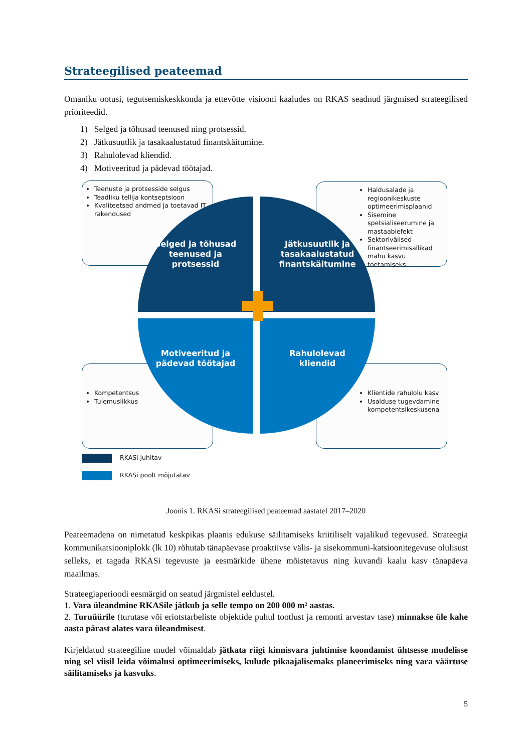Strateegilised peateemad
Omaniku ootusi, tegutsemiskeskkonda ja ettevõtte visiooni kaaludes on RKAS seadnud järgmised strateegilised prioriteedid.
1) Selged ja tõhusad teenused ning protsessid.
2) Jätkusuutlik ja tasakaalustatud finantskäitumine.
3) Rahulolevad kliendid.
4) Motiveeritud ja pädevad töötajad.
Teenuste ja protsesside selgus
Teadliku tellija kontseptsioon
Kvaliteetsed andmed ja toetavad IT rakendused
Haldusalade ja regioonikeskuste optimeerimisplaanid
Sisemine spetsialiseerumine ja mastaabiefekt
Sektorivälised finantseerimisallikad mahu kasvu toetamiseks
Kompetentsus
Tulemuslikkus
Klientide rahulolu kasv
Usalduse tugevdamine kompetentsikeskusena
Selged ja tõhusad
teenused ja
protsessid
Jätkusuutlik ja
tasakaalustatud
finantskäitumine
Motiveeritud ja
pädevad töötajad
Rahulolevad
kliendid
RKASi juhitav
RKASi poolt mõjutatav
Joonis 1. RKASi strateegilised peateemad aastatel 2017–2020
Peateemadena on nimetatud keskpikas plaanis edukuse säilitamiseks kriitiliselt vajalikud tegevused. Strateegia kommunikatsiooniplokk (lk 10) rõhutab tänapäevase proaktiivse välis- ja sisekommuni-katsioonitegevuse olulisust selleks, et tagada RKASi tegevuste ja eesmärkide ühene mõistetavus ning kuvandi kaalu kasv tänapäeva maailmas.
Strateegiaperioodi eesmärgid on seatud järgmistel eeldustel.
1. Vara üleandmine RKASile jätkub ja selle tempo on 200 000 m² aastas.
2. Turuüürile (turutase või eriotstarbeliste objektide puhul tootlust ja remonti arvestav tase) minnakse üle kahe aasta pärast alates vara üleandmisest.
Kirjeldatud strateegiline mudel võimaldab jätkata riigi kinnisvara juhtimise koondamist ühtsesse mudelisse ning sel viisil leida võimalusi optimeerimiseks, kulude pikaajalisemaks planeerimiseks ning vara väärtuse säilitamiseks ja kasvuks.
5